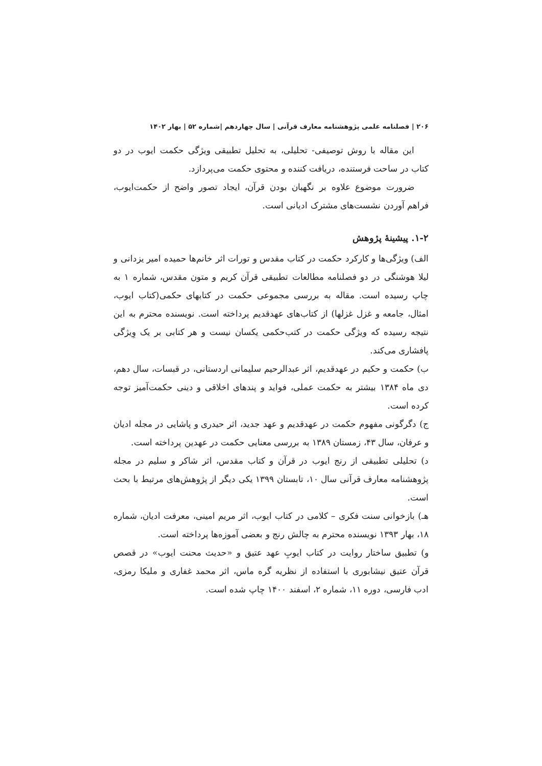۲۰۶ | فصلنامه علمی پژوهشنامه معارف قرآنی | سال چهاردهم |شماره ۵۲ | بهار ۱۴۰۲
این مقاله با روش توصیفی- تحلیلی، به تحلیل تطبیقی ویژگی حکمت ایوب در دو کتاب در ساحت فرستنده، دریافت کننده و محتوی حکمت می‌پردازد.
ضرورت موضوع علاوه بر نگهبان بودن قرآن، ایجاد تصور واضح از حکمت‌ایوب، فراهم آوردن نشست‌های مشترک ادیانی است.
۱-۲. پیشینۀ پژوهش
الف) ویژگی‌ها و کارکرد حکمت در کتاب مقدس و تورات اثر خانم‌ها حمیده امیر یزدانی و لیلا هوشنگی در دو فصلنامه مطالعات تطبیقی قرآن کریم و متون مقدس، شماره ۱ به چاپ رسیده است. مقاله به بررسی مجموعی حکمت در کتابهای حکمی(کتاب ایوب، امثال، جامعه و غزل غزلها) از کتاب‌های عهدقدیم پرداخته است. نویسنده محترم به این نتیجه رسیده که ویژگی حکمت در کتب‌حکمی یکسان نیست و هر کتابی بر یک وِیژگی پافشاری می‌کند.
ب) حکمت و حکیم در عهدقدیم، اثر عبدالرحیم سلیمانی اردستانی، در قبسات، سال دهم، دی ماه ۱۳۸۴ بیشتر به حکمت عملی، فواید و پندهای اخلاقی و دینی حکمت‌آمیز توجه کرده است.
ج) دگرگونی مفهوم حکمت در عهدقدیم و عهد جدید، اثر حیدری و پاشایی در مجله ادیان و عرفان، سال ۴۳، زمستان ۱۳۸۹ به بررسی معنایی حکمت در عهدین پرداخته است.
د) تحلیلی تطبیقی از رنج ایوب در قرآن و کتاب مقدس، اثر شاکر و سلیم در مجله پژوهشنامه معارف قرآنی سال ۱۰، تابستان ۱۳۹۹ یکی دیگر از پژوهش‌های مرتبط با بحث است.
هـ) بازخوانی سنت فکری – کلامی در کتاب ایوب، اثر مریم امینی، معرفت ادیان، شماره ۱۸، بهار ۱۳۹۳ نویسنده محترم به چالش رنج و بعضی آموزه‌ها پرداخته است.
و) تطبیق ساختار روایت در کتاب ایوبِ عهد عتیق و «حدیث محنت ایوب» در قصص قرآن عتیق نیشابوری با استفاده از نظریه گره ماس، اثر محمد غفاری و ملیکا رمزی، ادب فارسی، دوره ۱۱، شماره ۲، اسفند ۱۴۰۰ چاپ شده است.